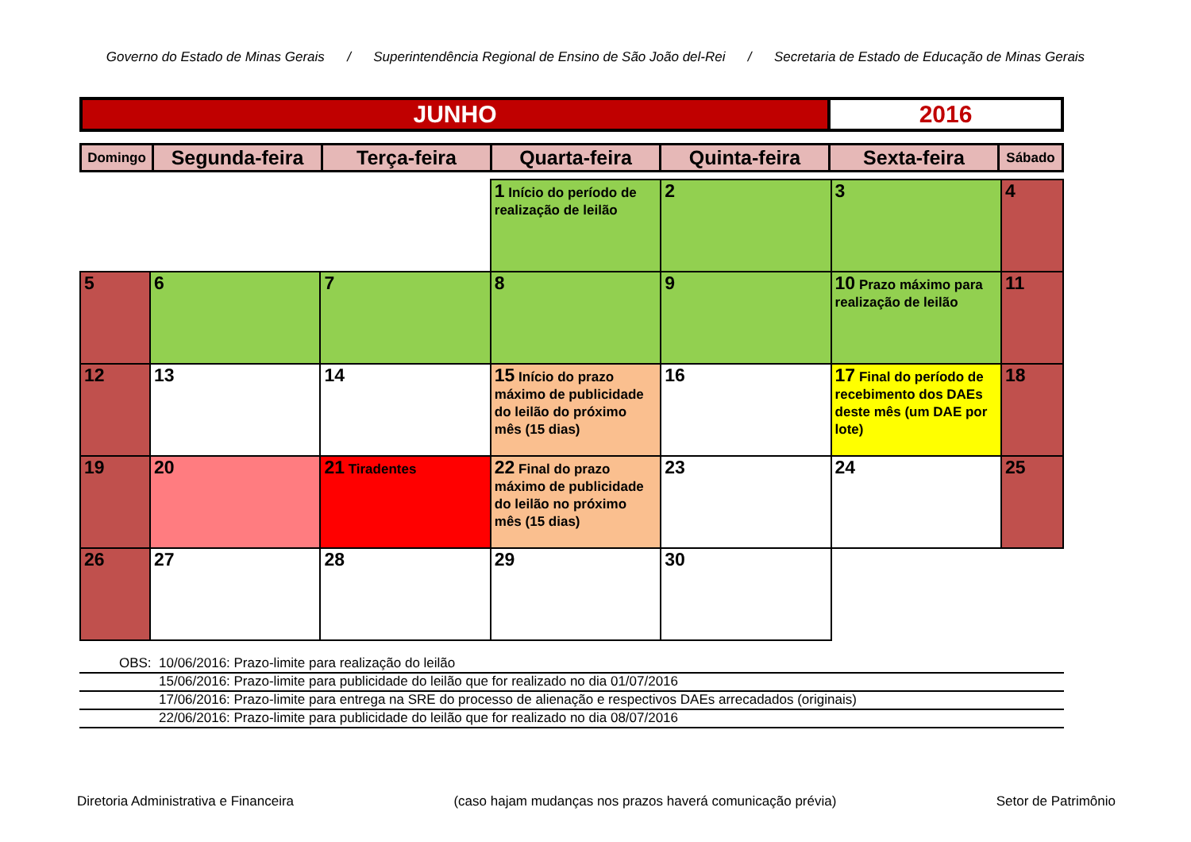Governo do Estado de Minas Gerais / Superintendência Regional de Ensino de São João del-Rei / Secretaria de Estado de Educação de Minas Gerais
| JUNHO | 2016 |
| Domingo | Segunda-feira | Terça-feira | Quarta-feira | Quinta-feira | Sexta-feira | Sábado |
| --- | --- | --- | --- | --- | --- | --- |
| | | | 1 Início do período de realização de leilão | 2 | 3 | 4 |
| 5 | 6 | 7 | 8 | 9 | 10 Prazo máximo para realização de leilão | 11 |
| 12 | 13 | 14 | 15 Início do prazo máximo de publicidade do leilão do próximo mês (15 dias) | 16 | 17 Final do período de recebimento dos DAEs deste mês (um DAE por lote) | 18 |
| 19 | 20 | 21 Tiradentes | 22 Final do prazo máximo de publicidade do leilão no próximo mês (15 dias) | 23 | 24 | 25 |
| 26 | 27 | 28 | 29 | 30 | | |
OBS: 10/06/2016: Prazo-limite para realização do leilão
15/06/2016: Prazo-limite para publicidade do leilão que for realizado no dia 01/07/2016
17/06/2016: Prazo-limite para entrega na SRE do processo de alienação e respectivos DAEs arrecadados (originais)
22/06/2016: Prazo-limite para publicidade do leilão que for realizado no dia 08/07/2016
Diretoria Administrativa e Financeira (caso hajam mudanças nos prazos haverá comunicação prévia) Setor de Patrimônio